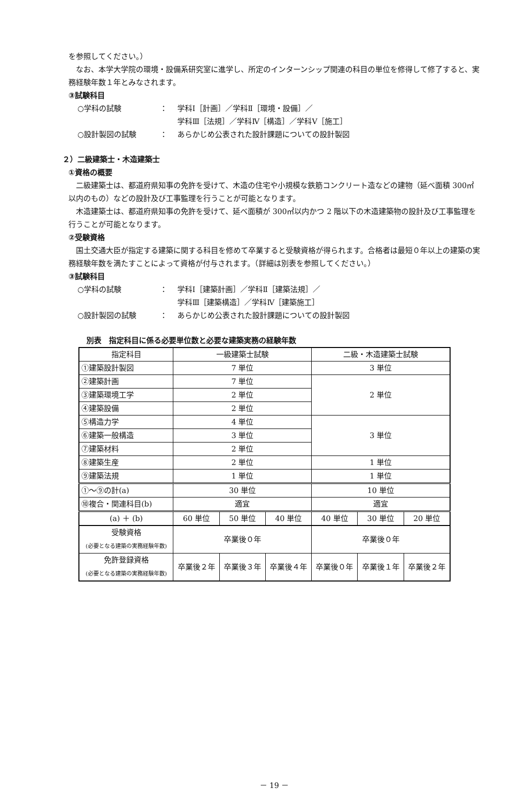を参照してください。）
なお、本学大学院の環境・設備系研究室に進学し、所定のインターンシップ関連の科目の単位を修得して修了すると、実務経験年数１年とみなされます。
③試験科目
○学科の試験 ： 学科Ⅰ［計画］／学科Ⅱ［環境・設備］／
学科Ⅲ［法規］／学科Ⅳ［構造］／学科Ⅴ［施工］
○設計製図の試験 ： あらかじめ公表された設計課題についての設計製図
２）二級建築士・木造建築士
①資格の概要
二級建築士は、都道府県知事の免許を受けて、木造の住宅や小規模な鉄筋コンクリート造などの建物（延べ面積 300㎡以内のもの）などの設計及び工事監理を行うことが可能となります。
木造建築士は、都道府県知事の免許を受けて、延べ面積が 300㎡以内かつ 2 階以下の木造建築物の設計及び工事監理を行うことが可能となります。
②受験資格
国土交通大臣が指定する建築に関する科目を修めて卒業すると受験資格が得られます。合格者は最短０年以上の建築の実務経験年数を満たすことによって資格が付与されます。（詳細は別表を参照してください。）
③試験科目
○学科の試験 ： 学科Ⅰ［建築計画］／学科Ⅱ［建築法規］／
学科Ⅲ［建築構造］／学科Ⅳ［建築施工］
○設計製図の試験 ： あらかじめ公表された設計課題についての設計製図
別表　指定科目に係る必要単位数と必要な建築実務の経験年数
| 指定科目 | 一級建築士試験 | | | 二級・木造建築士試験 | | |
| --- | --- | --- | --- | --- | --- | --- |
| ①建築設計製図 | 7 単位 | | | 3 単位 | | |
| ②建築計画 | 7 単位 | | | 2 単位 | | |
| ③建築環境工学 | 2 単位 | | | | | |
| ④建築設備 | 2 単位 | | | | | |
| ⑤構造力学 | 4 単位 | | | 3 単位 | | |
| ⑥建築一般構造 | 3 単位 | | | | | |
| ⑦建築材料 | 2 単位 | | | | | |
| ⑧建築生産 | 2 単位 | | | 1 単位 | | |
| ⑨建築法規 | 1 単位 | | | 1 単位 | | |
| ①～⑨の計(a) | 30 単位 | | | 10 単位 | | |
| ⑩複合・関連科目(b) | 適宜 | | | 適宜 | | |
| (a) ＋ (b) | 60 単位 | 50 単位 | 40 単位 | 40 単位 | 30 単位 | 20 単位 |
| 受験資格 (必要となる建築の実務経験年数) | 卒業後０年 | | | 卒業後０年 | | |
| 免許登録資格 (必要となる建築の実務経験年数) | 卒業後２年 | 卒業後３年 | 卒業後４年 | 卒業後０年 | 卒業後１年 | 卒業後２年 |
－ 19 －